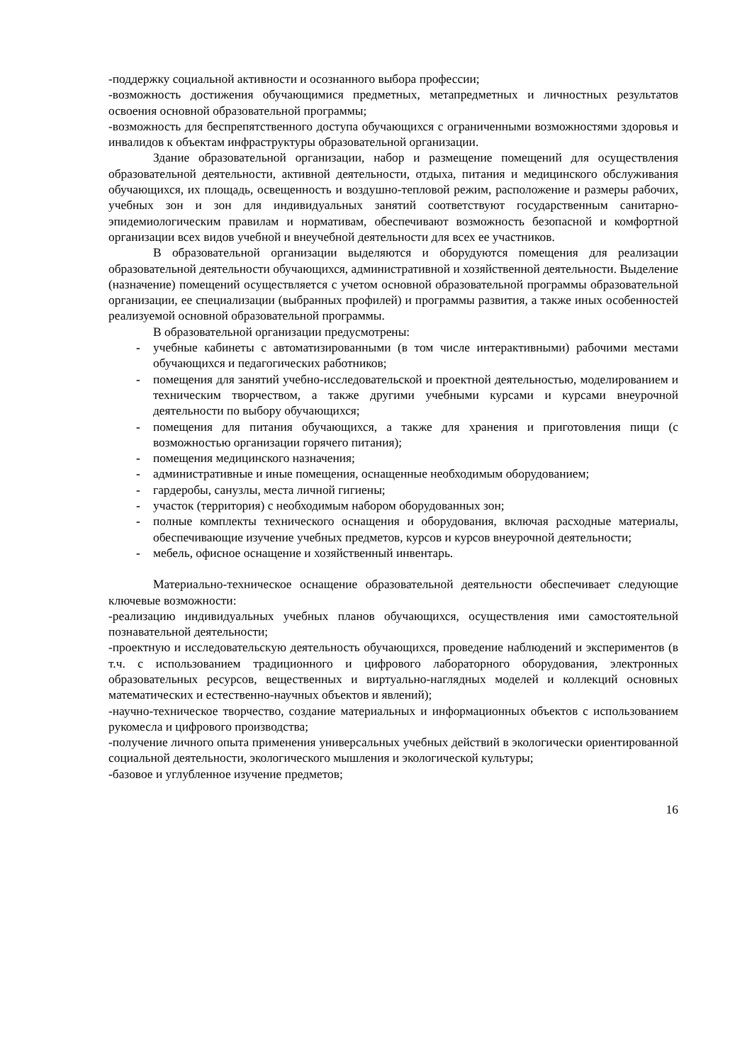-поддержку социальной активности и осознанного выбора профессии;
-возможность достижения обучающимися предметных, метапредметных и личностных результатов освоения основной образовательной программы;
-возможность для беспрепятственного доступа обучающихся с ограниченными возможностями здоровья и инвалидов к объектам инфраструктуры образовательной организации.
Здание образовательной организации, набор и размещение помещений для осуществления образовательной деятельности, активной деятельности, отдыха, питания и медицинского обслуживания обучающихся, их площадь, освещенность и воздушно-тепловой режим, расположение и размеры рабочих, учебных зон и зон для индивидуальных занятий соответствуют государственным санитарно-эпидемиологическим правилам и нормативам, обеспечивают возможность безопасной и комфортной организации всех видов учебной и внеучебной деятельности для всех ее участников.
В образовательной организации выделяются и оборудуются помещения для реализации образовательной деятельности обучающихся, административной и хозяйственной деятельности. Выделение (назначение) помещений осуществляется с учетом основной образовательной программы образовательной организации, ее специализации (выбранных профилей) и программы развития, а также иных особенностей реализуемой основной образовательной программы.
В образовательной организации предусмотрены:
- учебные кабинеты с автоматизированными (в том числе интерактивными) рабочими местами обучающихся и педагогических работников;
- помещения для занятий учебно-исследовательской и проектной деятельностью, моделированием и техническим творчеством, а также другими учебными курсами и курсами внеурочной деятельности по выбору обучающихся;
- помещения для питания обучающихся, а также для хранения и приготовления пищи (с возможностью организации горячего питания);
- помещения медицинского назначения;
- административные и иные помещения, оснащенные необходимым оборудованием;
- гардеробы, санузлы, места личной гигиены;
- участок (территория) с необходимым набором оборудованных зон;
- полные комплекты технического оснащения и оборудования, включая расходные материалы, обеспечивающие изучение учебных предметов, курсов и курсов внеурочной деятельности;
- мебель, офисное оснащение и хозяйственный инвентарь.
Материально-техническое оснащение образовательной деятельности обеспечивает следующие ключевые возможности:
-реализацию индивидуальных учебных планов обучающихся, осуществления ими самостоятельной познавательной деятельности;
-проектную и исследовательскую деятельность обучающихся, проведение наблюдений и экспериментов (в т.ч. с использованием традиционного и цифрового лабораторного оборудования, электронных образовательных ресурсов, вещественных и виртуально-наглядных моделей и коллекций основных математических и естественно-научных объектов и явлений);
-научно-техническое творчество, создание материальных и информационных объектов с использованием рукомесла и цифрового производства;
-получение личного опыта применения универсальных учебных действий в экологически ориентированной социальной деятельности, экологического мышления и экологической культуры;
-базовое и углубленное изучение предметов;
16